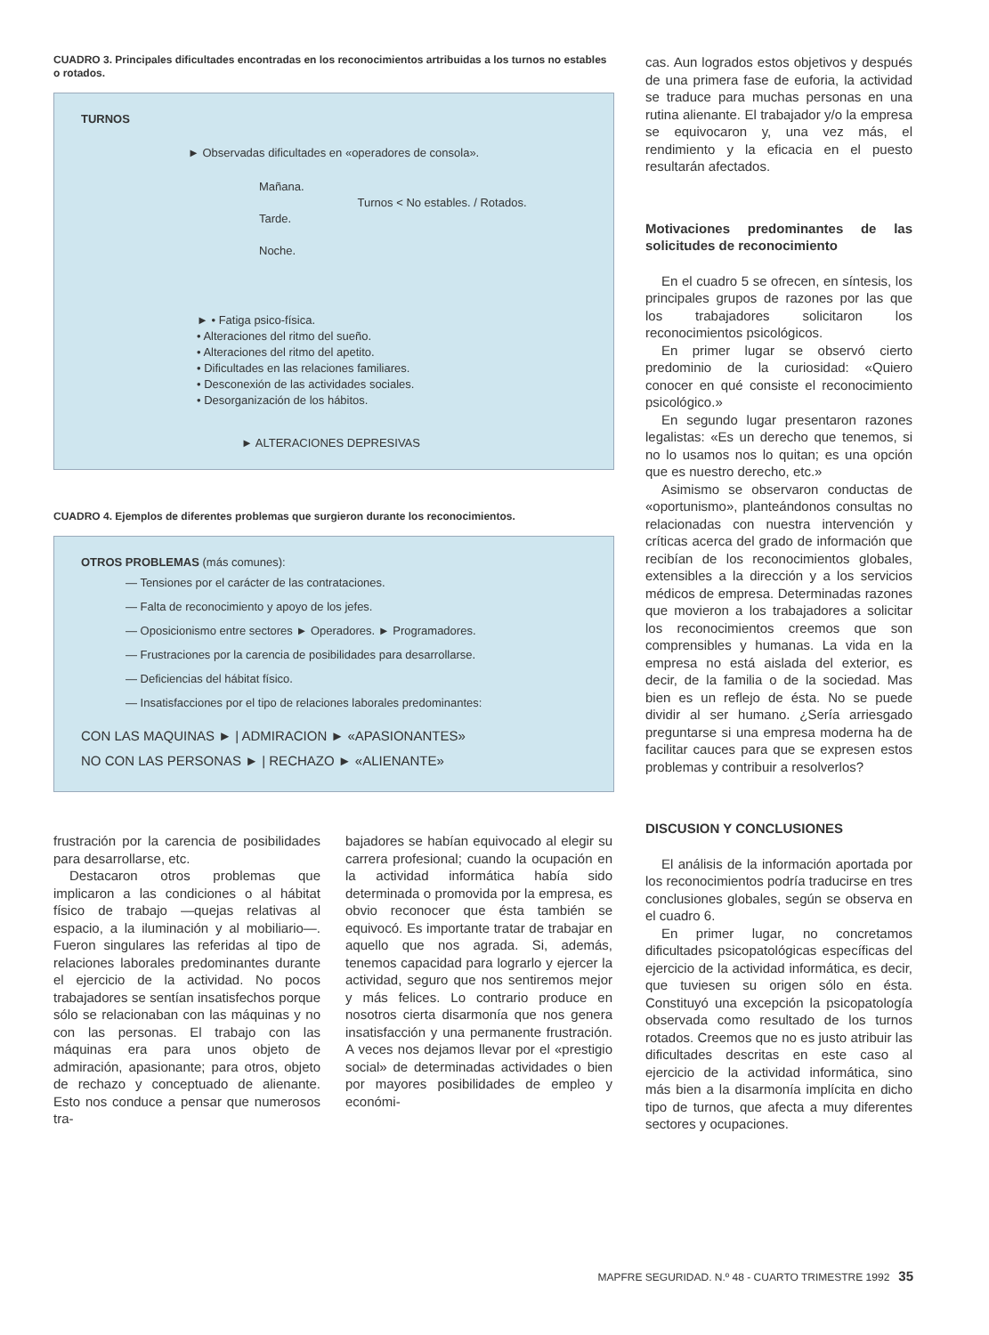CUADRO 3. Principales dificultades encontradas en los reconocimientos artribuidas a los turnos no estables o rotados.
TURNOS
► Observadas dificultades en «operadores de consola».
Mañana.
Tarde.
Noche.
Turnos < No estables. / Rotados.
► • Fatiga psico-física.
• Alteraciones del ritmo del sueño.
• Alteraciones del ritmo del apetito.
• Dificultades en las relaciones familiares.
• Desconexión de las actividades sociales.
• Desorganización de los hábitos.
► ALTERACIONES DEPRESIVAS
CUADRO 4. Ejemplos de diferentes problemas que surgieron durante los reconocimientos.
OTROS PROBLEMAS (más comunes):
— Tensiones por el carácter de las contrataciones.
— Falta de reconocimiento y apoyo de los jefes.
— Oposicionismo entre sectores ► Operadores. ► Programadores.
— Frustraciones por la carencia de posibilidades para desarrollarse.
— Deficiencias del hábitat físico.
— Insatisfacciones por el tipo de relaciones laborales predominantes:
CON LAS MAQUINAS ► | ADMIRACION ► «APASIONANTES»
NO CON LAS PERSONAS ► | RECHAZO ► «ALIENANTE»
frustración por la carencia de posibilidades para desarrollarse, etc.
Destacaron otros problemas que implicaron a las condiciones o al hábitat físico de trabajo —quejas relativas al espacio, a la iluminación y al mobiliario—. Fueron singulares las referidas al tipo de relaciones laborales predominantes durante el ejercicio de la actividad. No pocos trabajadores se sentían insatisfechos porque sólo se relacionaban con las máquinas y no con las personas. El trabajo con las máquinas era para unos objeto de admiración, apasionante; para otros, objeto de rechazo y conceptuado de alienante. Esto nos conduce a pensar que numerosos tra-
bajadores se habían equivocado al elegir su carrera profesional; cuando la ocupación en la actividad informática había sido determinada o promovida por la empresa, es obvio reconocer que ésta también se equivocó. Es importante tratar de trabajar en aquello que nos agrada. Si, además, tenemos capacidad para lograrlo y ejercer la actividad, seguro que nos sentiremos mejor y más felices. Lo contrario produce en nosotros cierta disarmonía que nos genera insatisfacción y una permanente frustración. A veces nos dejamos llevar por el «prestigio social» de determinadas actividades o bien por mayores posibilidades de empleo y económi-
cas. Aun logrados estos objetivos y después de una primera fase de euforia, la actividad se traduce para muchas personas en una rutina alienante. El trabajador y/o la empresa se equivocaron y, una vez más, el rendimiento y la eficacia en el puesto resultarán afectados.
Motivaciones predominantes de las solicitudes de reconocimiento
En el cuadro 5 se ofrecen, en síntesis, los principales grupos de razones por las que los trabajadores solicitaron los reconocimientos psicológicos.
En primer lugar se observó cierto predominio de la curiosidad: «Quiero conocer en qué consiste el reconocimiento psicológico.»
En segundo lugar presentaron razones legalistas: «Es un derecho que tenemos, si no lo usamos nos lo quitan; es una opción que es nuestro derecho, etc.»
Asimismo se observaron conductas de «oportunismo», planteándonos consultas no relacionadas con nuestra intervención y críticas acerca del grado de información que recibían de los reconocimientos globales, extensibles a la dirección y a los servicios médicos de empresa. Determinadas razones que movieron a los trabajadores a solicitar los reconocimientos creemos que son comprensibles y humanas. La vida en la empresa no está aislada del exterior, es decir, de la familia o de la sociedad. Mas bien es un reflejo de ésta. No se puede dividir al ser humano. ¿Sería arriesgado preguntarse si una empresa moderna ha de facilitar cauces para que se expresen estos problemas y contribuir a resolverlos?
DISCUSION Y CONCLUSIONES
El análisis de la información aportada por los reconocimientos podría traducirse en tres conclusiones globales, según se observa en el cuadro 6.
En primer lugar, no concretamos dificultades psicopatológicas específicas del ejercicio de la actividad informática, es decir, que tuviesen su origen sólo en ésta. Constituyó una excepción la psicopatología observada como resultado de los turnos rotados. Creemos que no es justo atribuir las dificultades descritas en este caso al ejercicio de la actividad informática, sino más bien a la disarmonía implícita en dicho tipo de turnos, que afecta a muy diferentes sectores y ocupaciones.
MAPFRE SEGURIDAD. N.º 48 - CUARTO TRIMESTRE 1992 35